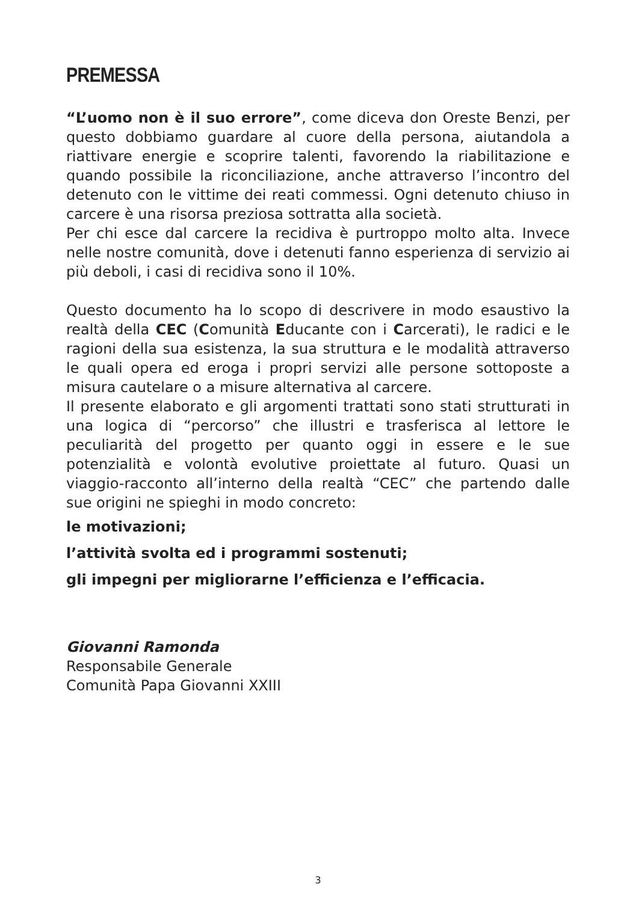PREMESSA
“L’uomo non è il suo errore”, come diceva don Oreste Benzi, per questo dobbiamo guardare al cuore della persona, aiutandola a riattivare energie e scoprire talenti, favorendo la riabilitazione e quando possibile la riconciliazione, anche attraverso l’incontro del detenuto con le vittime dei reati commessi. Ogni detenuto chiuso in carcere è una risorsa preziosa sottratta alla società.
Per chi esce dal carcere la recidiva è purtroppo molto alta. Invece nelle nostre comunità, dove i detenuti fanno esperienza di servizio ai più deboli, i casi di recidiva sono il 10%.
Questo documento ha lo scopo di descrivere in modo esaustivo la realtà della CEC (Comunità Educante con i Carcerati), le radici e le ragioni della sua esistenza, la sua struttura e le modalità attraverso le quali opera ed eroga i propri servizi alle persone sottoposte a misura cautelare o a misure alternativa al carcere.
Il presente elaborato e gli argomenti trattati sono stati strutturati in una logica di “percorso” che illustri e trasferisca al lettore le peculiarità del progetto per quanto oggi in essere e le sue potenzialità e volontà evolutive proiettate al futuro. Quasi un viaggio-racconto all’interno della realtà “CEC” che partendo dalle sue origini ne spieghi in modo concreto:
le motivazioni;
l’attività svolta ed i programmi sostenuti;
gli impegni per migliorarne l’efficienza e l’efficacia.
Giovanni Ramonda
Responsabile Generale
Comunità Papa Giovanni XXIII
3